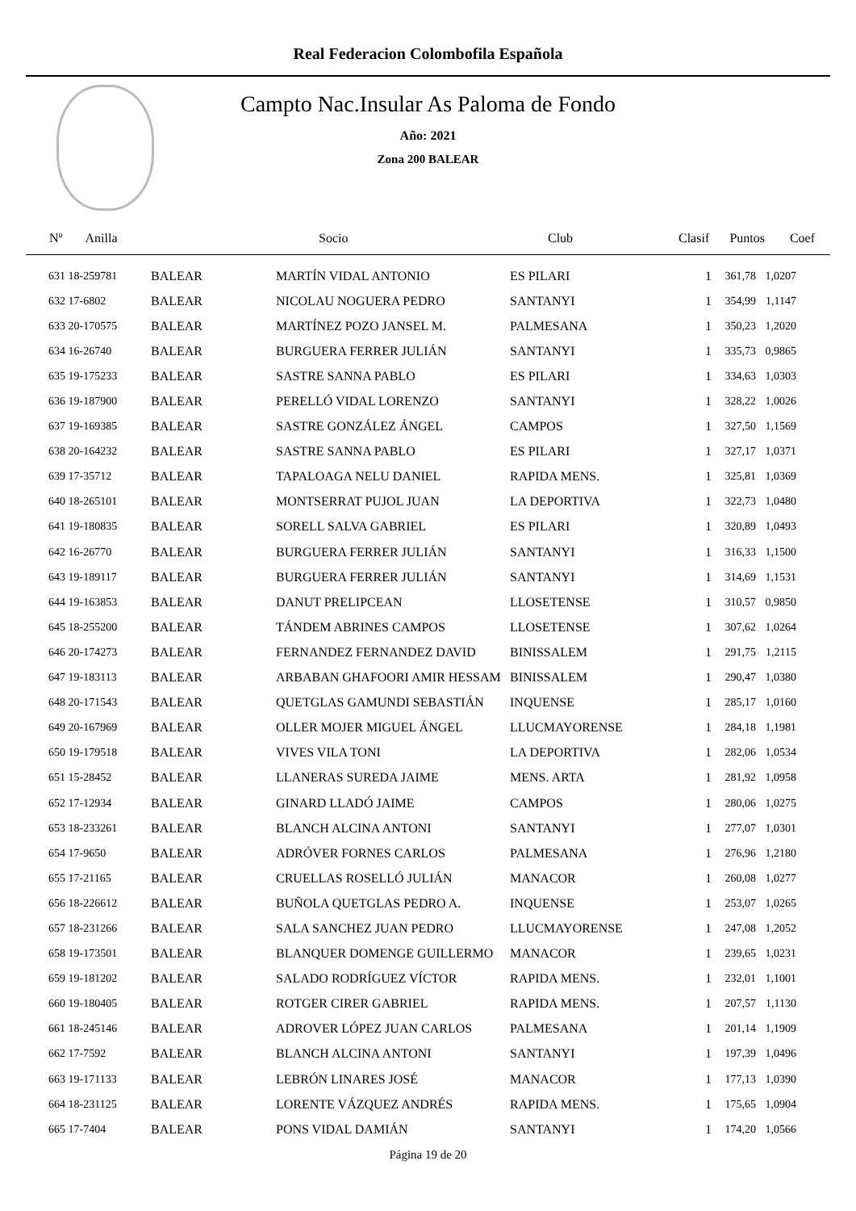Real Federacion Colombofila Española
Campto Nac.Insular As Paloma de Fondo
Año: 2021
Zona 200 BALEAR
| Nº Anilla | | Socio | Club | Clasif | Puntos | Coef |
| --- | --- | --- | --- | --- | --- | --- |
| 631 18-259781 | BALEAR | MARTÍN VIDAL ANTONIO | ES PILARI | 1 | 361,78 | 1,0207 |
| 632 17-6802 | BALEAR | NICOLAU NOGUERA PEDRO | SANTANYI | 1 | 354,99 | 1,1147 |
| 633 20-170575 | BALEAR | MARTÍNEZ POZO JANSEL M. | PALMESANA | 1 | 350,23 | 1,2020 |
| 634 16-26740 | BALEAR | BURGUERA FERRER JULIÁN | SANTANYI | 1 | 335,73 | 0,9865 |
| 635 19-175233 | BALEAR | SASTRE SANNA PABLO | ES PILARI | 1 | 334,63 | 1,0303 |
| 636 19-187900 | BALEAR | PERELLÓ VIDAL LORENZO | SANTANYI | 1 | 328,22 | 1,0026 |
| 637 19-169385 | BALEAR | SASTRE GONZÁLEZ ÁNGEL | CAMPOS | 1 | 327,50 | 1,1569 |
| 638 20-164232 | BALEAR | SASTRE SANNA PABLO | ES PILARI | 1 | 327,17 | 1,0371 |
| 639 17-35712 | BALEAR | TAPALOAGA NELU DANIEL | RAPIDA MENS. | 1 | 325,81 | 1,0369 |
| 640 18-265101 | BALEAR | MONTSERRAT PUJOL JUAN | LA DEPORTIVA | 1 | 322,73 | 1,0480 |
| 641 19-180835 | BALEAR | SORELL SALVA GABRIEL | ES PILARI | 1 | 320,89 | 1,0493 |
| 642 16-26770 | BALEAR | BURGUERA FERRER JULIÁN | SANTANYI | 1 | 316,33 | 1,1500 |
| 643 19-189117 | BALEAR | BURGUERA FERRER JULIÁN | SANTANYI | 1 | 314,69 | 1,1531 |
| 644 19-163853 | BALEAR | DANUT PRELIPCEAN | LLOSETENSE | 1 | 310,57 | 0,9850 |
| 645 18-255200 | BALEAR | TÁNDEM ABRINES CAMPOS | LLOSETENSE | 1 | 307,62 | 1,0264 |
| 646 20-174273 | BALEAR | FERNANDEZ FERNANDEZ DAVID | BINISSALEM | 1 | 291,75 | 1,2115 |
| 647 19-183113 | BALEAR | ARBABAN GHAFOORI AMIR HESSAM | BINISSALEM | 1 | 290,47 | 1,0380 |
| 648 20-171543 | BALEAR | QUETGLAS GAMUNDI SEBASTIÁN | INQUENSE | 1 | 285,17 | 1,0160 |
| 649 20-167969 | BALEAR | OLLER MOJER MIGUEL ÁNGEL | LLUCMAYORENSE | 1 | 284,18 | 1,1981 |
| 650 19-179518 | BALEAR | VIVES VILA TONI | LA DEPORTIVA | 1 | 282,06 | 1,0534 |
| 651 15-28452 | BALEAR | LLANERAS SUREDA JAIME | MENS. ARTA | 1 | 281,92 | 1,0958 |
| 652 17-12934 | BALEAR | GINARD LLADÓ JAIME | CAMPOS | 1 | 280,06 | 1,0275 |
| 653 18-233261 | BALEAR | BLANCH ALCINA ANTONI | SANTANYI | 1 | 277,07 | 1,0301 |
| 654 17-9650 | BALEAR | ADRÓVER FORNES CARLOS | PALMESANA | 1 | 276,96 | 1,2180 |
| 655 17-21165 | BALEAR | CRUELLAS ROSELLÓ JULIÁN | MANACOR | 1 | 260,08 | 1,0277 |
| 656 18-226612 | BALEAR | BUÑOLA QUETGLAS PEDRO A. | INQUENSE | 1 | 253,07 | 1,0265 |
| 657 18-231266 | BALEAR | SALA SANCHEZ JUAN PEDRO | LLUCMAYORENSE | 1 | 247,08 | 1,2052 |
| 658 19-173501 | BALEAR | BLANQUER DOMENGE GUILLERMO | MANACOR | 1 | 239,65 | 1,0231 |
| 659 19-181202 | BALEAR | SALADO RODRÍGUEZ VÍCTOR | RAPIDA MENS. | 1 | 232,01 | 1,1001 |
| 660 19-180405 | BALEAR | ROTGER CIRER GABRIEL | RAPIDA MENS. | 1 | 207,57 | 1,1130 |
| 661 18-245146 | BALEAR | ADROVER LÓPEZ JUAN CARLOS | PALMESANA | 1 | 201,14 | 1,1909 |
| 662 17-7592 | BALEAR | BLANCH ALCINA ANTONI | SANTANYI | 1 | 197,39 | 1,0496 |
| 663 19-171133 | BALEAR | LEBRÓN LINARES JOSÉ | MANACOR | 1 | 177,13 | 1,0390 |
| 664 18-231125 | BALEAR | LORENTE VÁZQUEZ ANDRÉS | RAPIDA MENS. | 1 | 175,65 | 1,0904 |
| 665 17-7404 | BALEAR | PONS VIDAL DAMIÁN | SANTANYI | 1 | 174,20 | 1,0566 |
Página 19 de 20